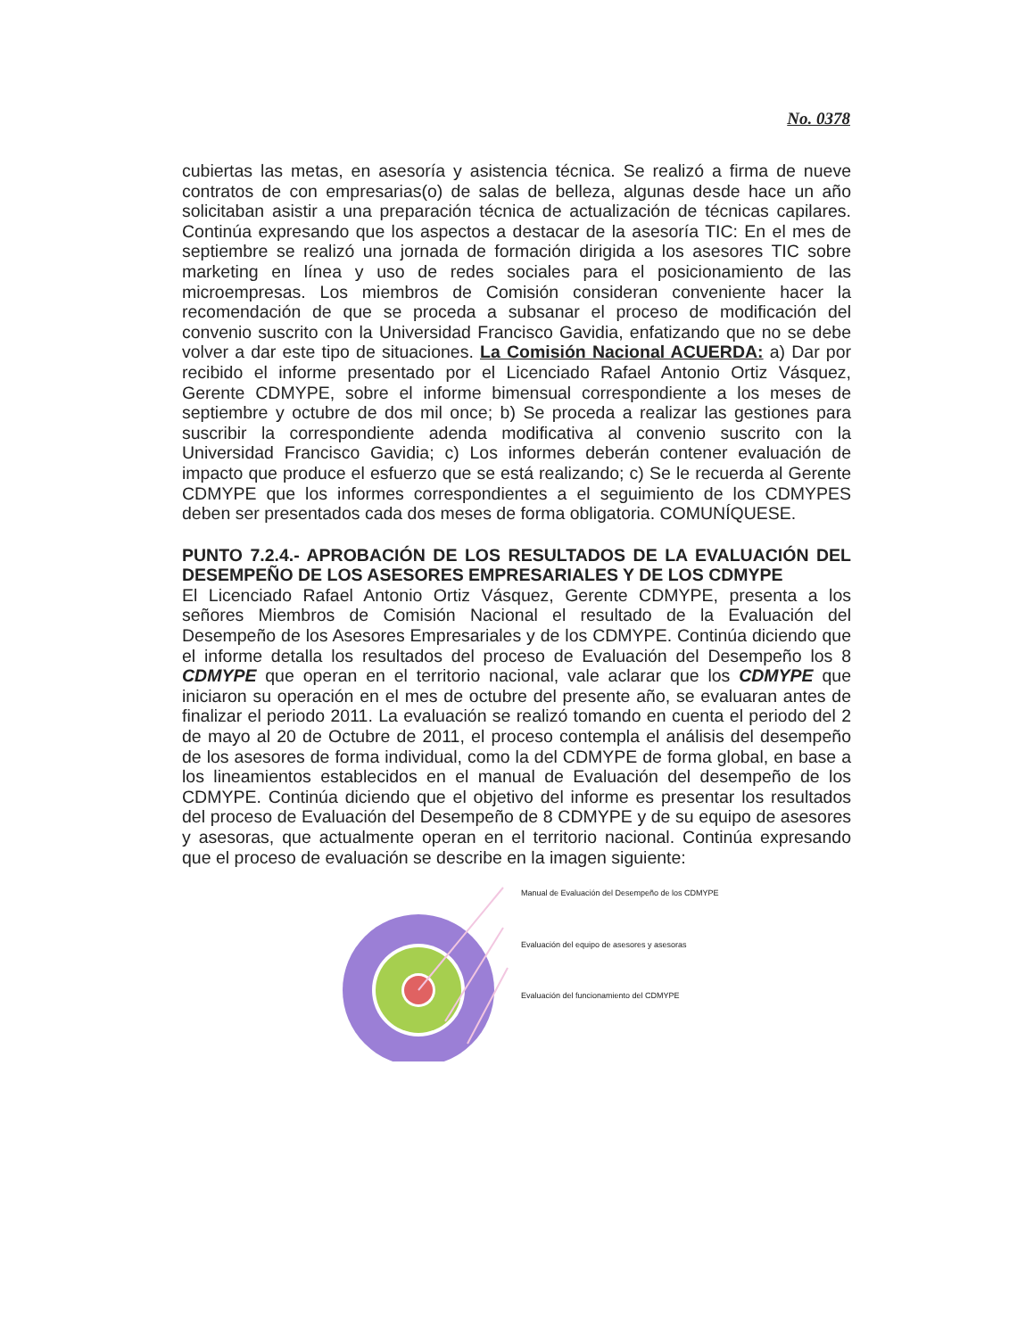No. 0378
cubiertas las metas, en asesoría y asistencia técnica. Se realizó a firma de nueve contratos de con empresarias(o) de salas de belleza, algunas desde hace un año solicitaban asistir a una preparación técnica de actualización de técnicas capilares. Continúa expresando que los aspectos a destacar de la asesoría TIC: En el mes de septiembre se realizó una jornada de formación dirigida a los asesores TIC sobre marketing en línea y uso de redes sociales para el posicionamiento de las microempresas. Los miembros de Comisión consideran conveniente hacer la recomendación de que se proceda a subsanar el proceso de modificación del convenio suscrito con la Universidad Francisco Gavidia, enfatizando que no se debe volver a dar este tipo de situaciones. La Comisión Nacional ACUERDA: a) Dar por recibido el informe presentado por el Licenciado Rafael Antonio Ortiz Vásquez, Gerente CDMYPE, sobre el informe bimensual correspondiente a los meses de septiembre y octubre de dos mil once; b) Se proceda a realizar las gestiones para suscribir la correspondiente adenda modificativa al convenio suscrito con la Universidad Francisco Gavidia; c) Los informes deberán contener evaluación de impacto que produce el esfuerzo que se está realizando; c) Se le recuerda al Gerente CDMYPE que los informes correspondientes a el seguimiento de los CDMYPES deben ser presentados cada dos meses de forma obligatoria. COMUNÍQUESE.
PUNTO 7.2.4.- APROBACIÓN DE LOS RESULTADOS DE LA EVALUACIÓN DEL DESEMPEÑO DE LOS ASESORES EMPRESARIALES Y DE LOS CDMYPE
El Licenciado Rafael Antonio Ortiz Vásquez, Gerente CDMYPE, presenta a los señores Miembros de Comisión Nacional el resultado de la Evaluación del Desempeño de los Asesores Empresariales y de los CDMYPE. Continúa diciendo que el informe detalla los resultados del proceso de Evaluación del Desempeño los 8 CDMYPE que operan en el territorio nacional, vale aclarar que los CDMYPE que iniciaron su operación en el mes de octubre del presente año, se evaluaran antes de finalizar el periodo 2011. La evaluación se realizó tomando en cuenta el periodo del 2 de mayo al 20 de Octubre de 2011, el proceso contempla el análisis del desempeño de los asesores de forma individual, como la del CDMYPE de forma global, en base a los lineamientos establecidos en el manual de Evaluación del desempeño de los CDMYPE. Continúa diciendo que el objetivo del informe es presentar los resultados del proceso de Evaluación del Desempeño de 8 CDMYPE y de su equipo de asesores y asesoras, que actualmente operan en el territorio nacional. Continúa expresando que el proceso de evaluación se describe en la imagen siguiente:
Manual de Evaluación del Desempeño de los CDMYPE
Evaluación del equipo de asesores y asesoras
Evaluación del funcionamiento del CDMYPE